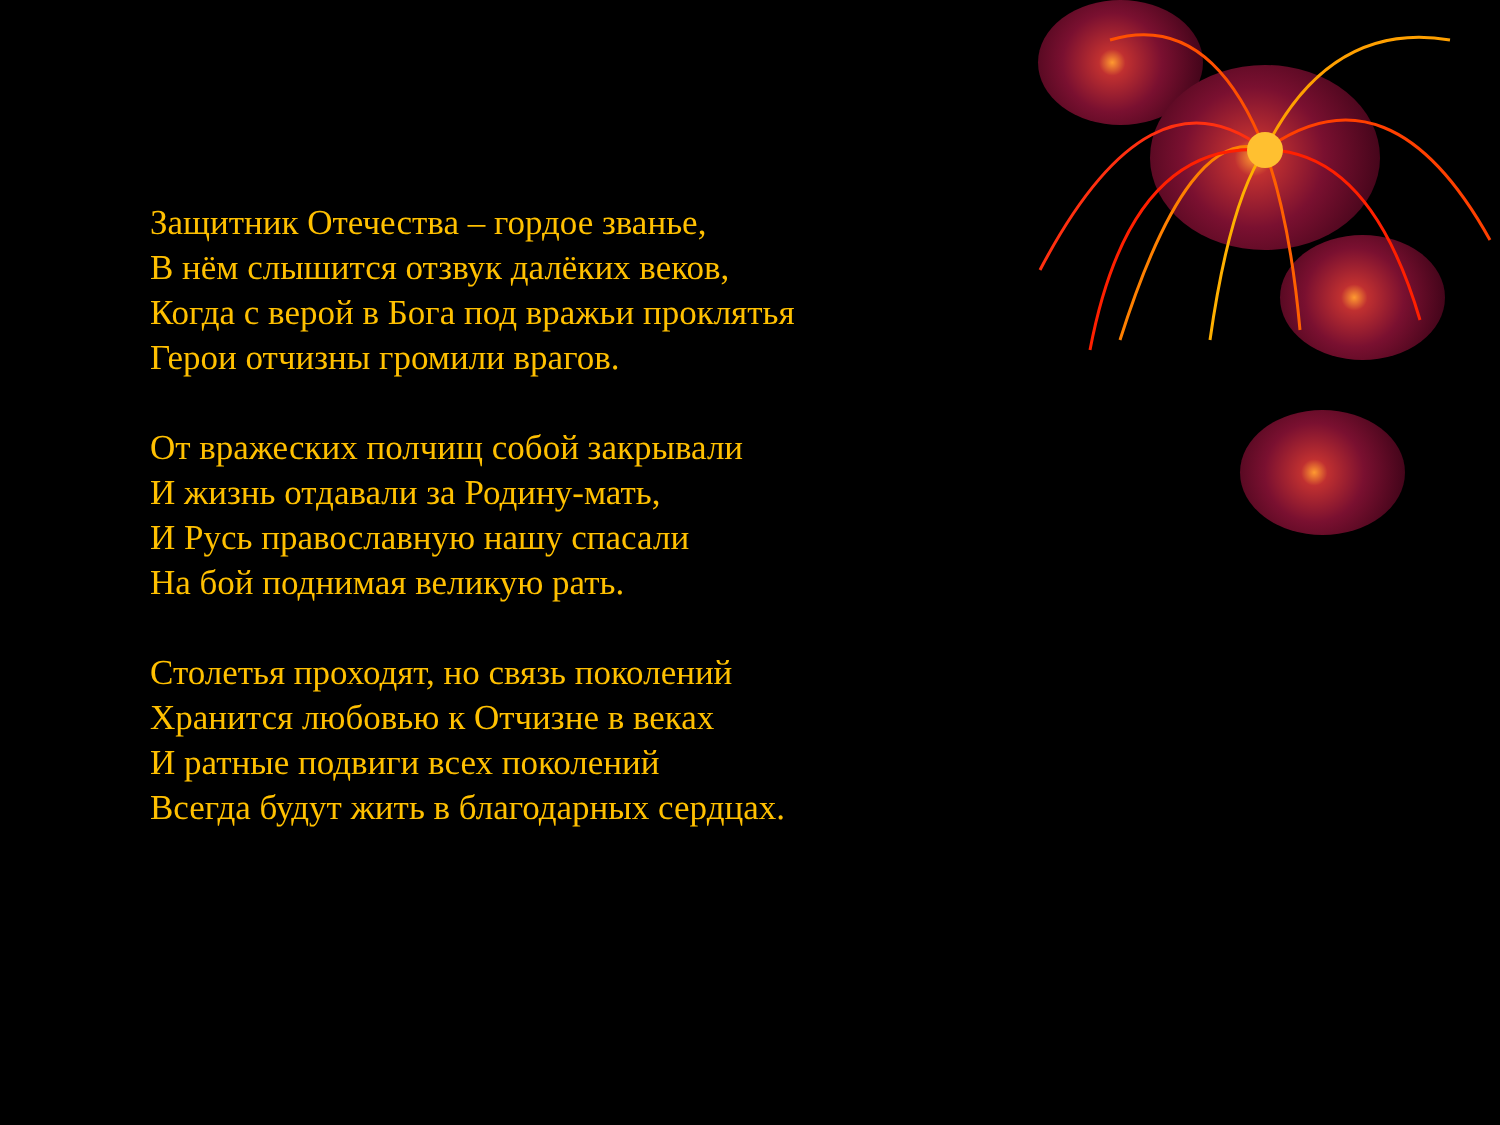Защитник Отечества – гордое званье,
В нём слышится отзвук далёких веков,
Когда с верой в Бога под вражьи проклятья
Герои отчизны громили врагов.
От вражеских полчищ собой закрывали
И жизнь отдавали за Родину-мать,
И Русь православную нашу спасали
На бой поднимая великую рать.
Столетья проходят, но связь поколений
Хранится любовью к Отчизне в веках
И ратные подвиги всех поколений
Всегда будут жить в благодарных сердцах.